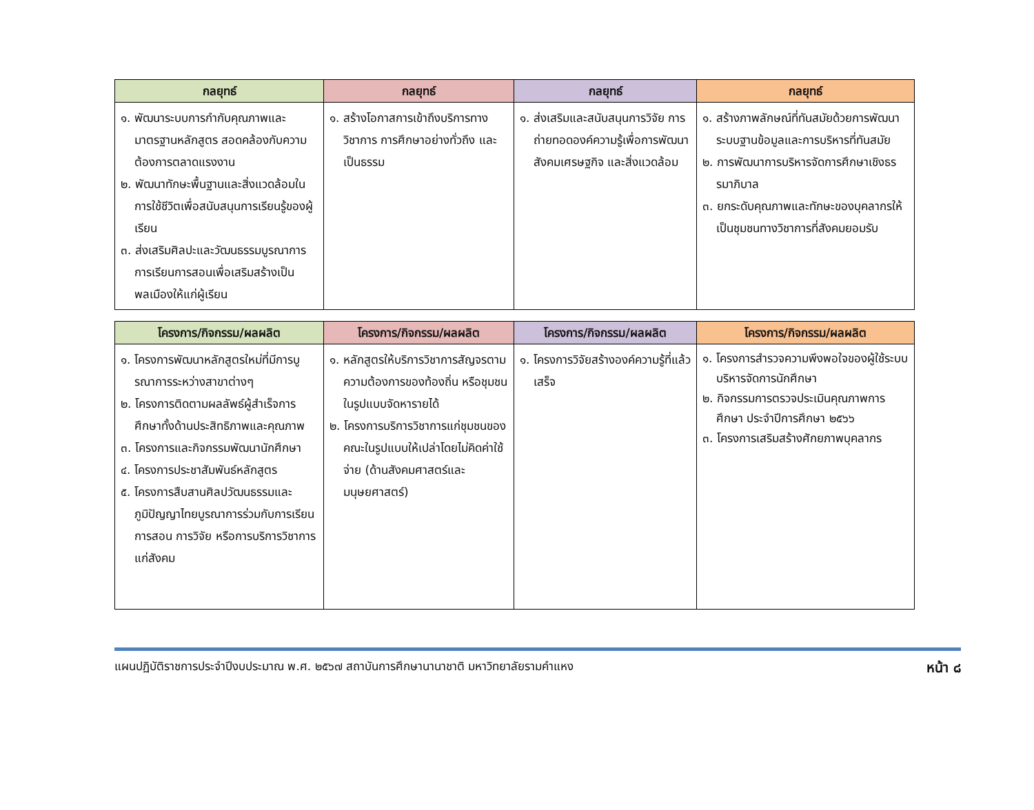| กลยุทธ์ | กลยุทธ์ | กลยุทธ์ | กลยุทธ์ |
| --- | --- | --- | --- |
| ๑. พัฒนาระบบการกำกับคุณภาพและมาตรฐานหลักสูตร สอดคล้องกับความต้องการตลาดแรงงาน ๒. พัฒนาทักษะพื้นฐานและสิ่งแวดล้อมในการใช้ชีวิตเพื่อสนับสนุนการเรียนรู้ของผู้เรียน ๓. ส่งเสริมศิลปะและวัฒนธรรมบูรณาการการเรียนการสอนเพื่อเสริมสร้างเป็นพลเมืองให้แก่ผู้เรียน | ๑. สร้างโอกาสการเข้าถึงบริการทางวิชาการ การศึกษาอย่างทั่วถึง และเป็นธรรม | ๑. ส่งเสริมและสนับสนุนการวิจัย การถ่ายทอดองค์ความรู้เพื่อการพัฒนาสังคมเศรษฐกิจ และสิ่งแวดล้อม | ๑. สร้างภาพลักษณ์ที่ทันสมัยด้วยการพัฒนาระบบฐานข้อมูลและการบริหารที่ทันสมัย ๒. การพัฒนาการบริหารจัดการศึกษาเชิงธรรมาภิบาล ๓. ยกระดับคุณภาพและทักษะของบุคลากรให้เป็นชุมชนทางวิชาการที่สังคมยอมรับ |
| โครงการ/กิจกรรม/ผลผลิต | โครงการ/กิจกรรม/ผลผลิต | โครงการ/กิจกรรม/ผลผลิต | โครงการ/กิจกรรม/ผลผลิต |
| --- | --- | --- | --- |
| ๑. โครงการพัฒนาหลักสูตรใหม่ที่มีการบูรณาการระหว่างสาขาต่างๆ ๒. โครงการติดตามผลลัพธ์ผู้สำเร็จการศึกษาทั้งด้านประสิทธิภาพและคุณภาพ ๓. โครงการและกิจกรรมพัฒนานักศึกษา ๔. โครงการประชาสัมพันธ์หลักสูตร ๕. โครงการสืบสานศิลปวัฒนธรรมและภูมิปัญญาไทยบูรณาการร่วมกับการเรียนการสอน การวิจัย หรือการบริการวิชาการแก่สังคม | ๑. หลักสูตรให้บริการวิชาการสัญจรตามความต้องการของท้องถิ่น หรือชุมชน ในรูปแบบจัดหารายได้ ๒. โครงการบริการวิชาการแก่ชุมชนของคณะในรูปแบบให้เปล่าโดยไม่คิดค่าใช้จ่าย (ด้านสังคมศาสตร์และมนุษยศาสตร์) | ๑. โครงการวิจัยสร้างองค์ความรู้ที่แล้วเสร็จ | ๑. โครงการสำรวจความพึงพอใจของผู้ใช้ระบบบริหารจัดการนักศึกษา ๒. กิจกรรมการตรวจประเมินคุณภาพการศึกษา ประจำปีการศึกษา ๒๕๖๖ ๓. โครงการเสริมสร้างศักยภาพบุคลากร |
แผนปฏิบัติราชการประจำปีงบประมาณ พ.ศ. ๒๕๖๗ สถาบันการศึกษานานาชาติ มหาวิทยาลัยรามคำแหง หน้า ๘